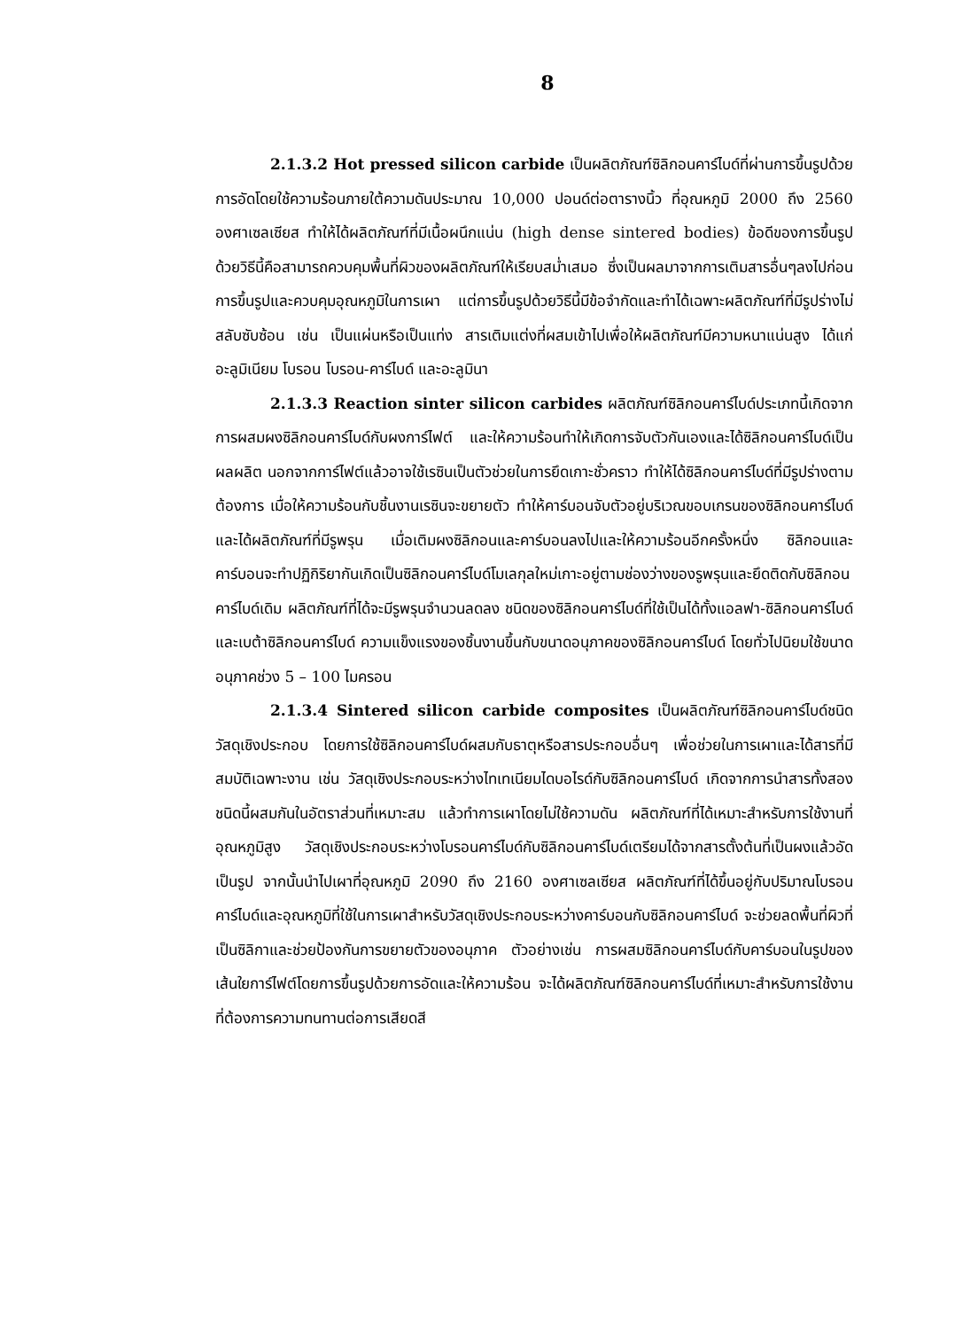8
2.1.3.2 Hot pressed silicon carbide เป็นผลิตภัณฑ์ซิลิกอนคาร์ไบด์ที่ผ่านการขึ้นรูปด้วยการอัดโดยใช้ความร้อนภายใต้ความดันประมาณ 10,000 ปอนด์ต่อตารางนิ้ว ที่อุณหภูมิ 2000 ถึง 2560 องศาเซลเซียส ทำให้ได้ผลิตภัณฑ์ที่มีเนื้อผนึกแน่น (high dense sintered bodies) ข้อดีของการขึ้นรูปด้วยวิธีนี้คือสามารถควบคุมพื้นที่ผิวของผลิตภัณฑ์ให้เรียบสม่ำเสมอ ซึ่งเป็นผลมาจากการเติมสารอื่นๆลงไปก่อนการขึ้นรูปและควบคุมอุณหภูมิในการเผา แต่การขึ้นรูปด้วยวิธีนี้มีข้อจำกัดและทำได้เฉพาะผลิตภัณฑ์ที่มีรูปร่างไม่สลับซับซ้อน เช่น เป็นแผ่นหรือเป็นแท่ง สารเติมแต่งที่ผสมเข้าไปเพื่อให้ผลิตภัณฑ์มีความหนาแน่นสูง ได้แก่ อะลูมิเนียม โบรอน โบรอน-คาร์ไบด์ และอะลูมินา
2.1.3.3 Reaction sinter silicon carbides ผลิตภัณฑ์ซิลิกอนคาร์ไบด์ประเภทนี้เกิดจากการผสมผงซิลิกอนคาร์ไบด์กับผงการ์ไฟต์ และให้ความร้อนทำให้เกิดการจับตัวกันเองและได้ซิลิกอนคาร์ไบด์เป็นผลผลิต นอกจากการ์ไฟต์แล้วอาจใช้เรซินเป็นตัวช่วยในการยึดเกาะชั่วคราว ทำให้ได้ซิลิกอนคาร์ไบด์ที่มีรูปร่างตามต้องการ เมื่อให้ความร้อนกับชิ้นงานเรซินจะขยายตัว ทำให้คาร์บอนจับตัวอยู่บริเวณขอบเกรนของซิลิกอนคาร์ไบด์และได้ผลิตภัณฑ์ที่มีรูพรุน เมื่อเติมผงซิลิกอนและคาร์บอนลงไปและให้ความร้อนอีกครั้งหนึ่ง ซิลิกอนและคาร์บอนจะทำปฏิกิริยากันเกิดเป็นซิลิกอนคาร์ไบด์โมเลกุลใหม่เกาะอยู่ตามช่องว่างของรูพรุนและยึดติดกับซิลิกอนคาร์ไบด์เดิม ผลิตภัณฑ์ที่ได้จะมีรูพรุนจำนวนลดลง ชนิดของซิลิกอนคาร์ไบด์ที่ใช้เป็นได้ทั้งแอลฟา-ซิลิกอนคาร์ไบด์และเบต้าซิลิกอนคาร์ไบด์ ความแข็งแรงของชิ้นงานขึ้นกับขนาดอนุภาคของซิลิกอนคาร์ไบด์ โดยทั่วไปนิยมใช้ขนาดอนุภาคช่วง 5 – 100 ไมครอน
2.1.3.4 Sintered silicon carbide composites เป็นผลิตภัณฑ์ซิลิกอนคาร์ไบด์ชนิดวัสดุเชิงประกอบ โดยการใช้ซิลิกอนคาร์ไบด์ผสมกับธาตุหรือสารประกอบอื่นๆ เพื่อช่วยในการเผาและได้สารที่มีสมบัติเฉพาะงาน เช่น วัสดุเชิงประกอบระหว่างไทเทเนียมไดบอไรด์กับซิลิกอนคาร์ไบด์ เกิดจากการนำสารทั้งสองชนิดนี้ผสมกันในอัตราส่วนที่เหมาะสม แล้วทำการเผาโดยไม่ใช้ความดัน ผลิตภัณฑ์ที่ได้เหมาะสำหรับการใช้งานที่อุณหภูมิสูง วัสดุเชิงประกอบระหว่างโบรอนคาร์ไบด์กับซิลิกอนคาร์ไบด์เตรียมได้จากสารตั้งต้นที่เป็นผงแล้วอัดเป็นรูป จากนั้นนำไปเผาที่อุณหภูมิ 2090 ถึง 2160 องศาเซลเซียส ผลิตภัณฑ์ที่ได้ขึ้นอยู่กับปริมาณโบรอนคาร์ไบด์และอุณหภูมิที่ใช้ในการเผาสำหรับวัสดุเชิงประกอบระหว่างคาร์บอนกับซิลิกอนคาร์ไบด์ จะช่วยลดพื้นที่ผิวที่เป็นซิลิกาและช่วยป้องกันการขยายตัวของอนุภาค ตัวอย่างเช่น การผสมซิลิกอนคาร์ไบด์กับคาร์บอนในรูปของเส้นใยการ์ไฟต์โดยการขึ้นรูปด้วยการอัดและให้ความร้อน จะได้ผลิตภัณฑ์ซิลิกอนคาร์ไบด์ที่เหมาะสำหรับการใช้งานที่ต้องการความทนทานต่อการเสียดสี